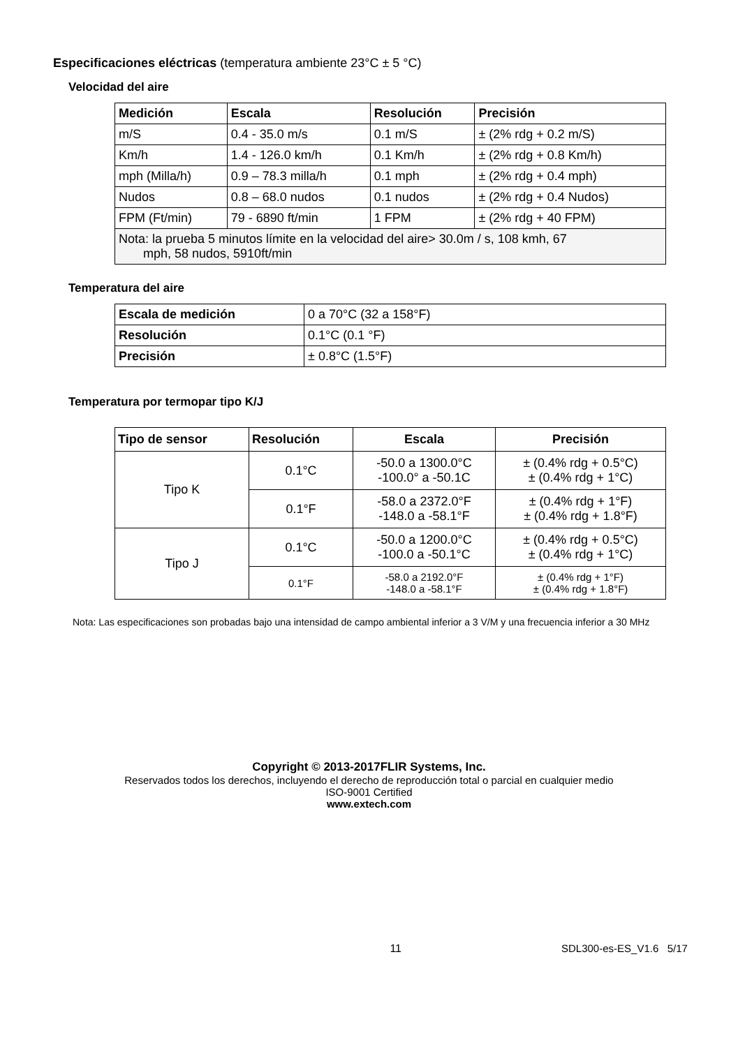Especificaciones eléctricas (temperatura ambiente 23°C ± 5 °C)
Velocidad del aire
| Medición | Escala | Resolución | Precisión |
| --- | --- | --- | --- |
| m/S | 0.4 - 35.0 m/s | 0.1 m/S | ± (2% rdg + 0.2 m/S) |
| Km/h | 1.4 - 126.0 km/h | 0.1 Km/h | ± (2% rdg + 0.8 Km/h) |
| mph (Milla/h) | 0.9 – 78.3 milla/h | 0.1 mph | ± (2% rdg + 0.4 mph) |
| Nudos | 0.8 – 68.0 nudos | 0.1 nudos | ± (2% rdg + 0.4 Nudos) |
| FPM (Ft/min) | 79 - 6890 ft/min | 1 FPM | ± (2% rdg + 40 FPM) |
| Nota: la prueba 5 minutos límite en la velocidad del aire> 30.0m / s, 108 kmh, 67 mph, 58 nudos, 5910ft/min | | | |
Temperatura del aire
| Escala de medición | 0 a 70°C (32 a 158°F) |
| Resolución | 0.1°C (0.1 °F) |
| Precisión | ± 0.8°C (1.5°F) |
Temperatura por termopar tipo K/J
| Tipo de sensor | Resolución | Escala | Precisión |
| --- | --- | --- | --- |
| Tipo K | 0.1°C | -50.0 a 1300.0°C -100.0° a -50.1C | ± (0.4% rdg + 0.5°C) ± (0.4% rdg + 1°C) |
| | 0.1°F | -58.0 a 2372.0°F -148.0 a -58.1°F | ± (0.4% rdg + 1°F) ± (0.4% rdg + 1.8°F) |
| Tipo J | 0.1°C | -50.0 a 1200.0°C -100.0 a -50.1°C | ± (0.4% rdg + 0.5°C) ± (0.4% rdg + 1°C) |
| | 0.1°F | -58.0 a 2192.0°F -148.0 a -58.1°F | ± (0.4% rdg + 1°F) ± (0.4% rdg + 1.8°F) |
Nota: Las especificaciones son probadas bajo una intensidad de campo ambiental inferior a 3 V/M y una frecuencia inferior a 30 MHz
Copyright © 2013-2017FLIR Systems, Inc.
Reservados todos los derechos, incluyendo el derecho de reproducción total o parcial en cualquier medio
ISO-9001 Certified
www.extech.com
11 SDL300-es-ES_V1.6 5/17